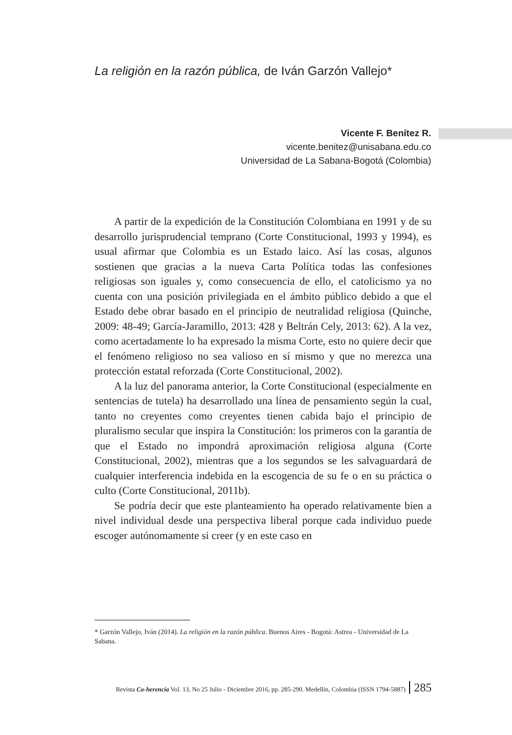La religión en la razón pública, de Iván Garzón Vallejo*
Vicente F. Benítez R.
vicente.benitez@unisabana.edu.co
Universidad de La Sabana-Bogotá (Colombia)
A partir de la expedición de la Constitución Colombiana en 1991 y de su desarrollo jurisprudencial temprano (Corte Constitucional, 1993 y 1994), es usual afirmar que Colombia es un Estado laico. Así las cosas, algunos sostienen que gracias a la nueva Carta Política todas las confesiones religiosas son iguales y, como consecuencia de ello, el catolicismo ya no cuenta con una posición privilegiada en el ámbito público debido a que el Estado debe obrar basado en el principio de neutralidad religiosa (Quinche, 2009: 48-49; García-Jaramillo, 2013: 428 y Beltrán Cely, 2013: 62). A la vez, como acertadamente lo ha expresado la misma Corte, esto no quiere decir que el fenómeno religioso no sea valioso en sí mismo y que no merezca una protección estatal reforzada (Corte Constitucional, 2002).
A la luz del panorama anterior, la Corte Constitucional (especialmente en sentencias de tutela) ha desarrollado una línea de pensamiento según la cual, tanto no creyentes como creyentes tienen cabida bajo el principio de pluralismo secular que inspira la Constitución: los primeros con la garantía de que el Estado no impondrá aproximación religiosa alguna (Corte Constitucional, 2002), mientras que a los segundos se les salvaguardará de cualquier interferencia indebida en la escogencia de su fe o en su práctica o culto (Corte Constitucional, 2011b).
Se podría decir que este planteamiento ha operado relativamente bien a nivel individual desde una perspectiva liberal porque cada individuo puede escoger autónomamente si creer (y en este caso en
* Garzón Vallejo, Iván (2014). La religión en la razón pública. Buenos Aires - Bogotá: Astrea - Universidad de La Sabana.
Revista Co-herencia Vol. 13, No 25 Julio - Diciembre 2016, pp. 285-290. Medellín, Colombia (ISSN 1794-5887) 285